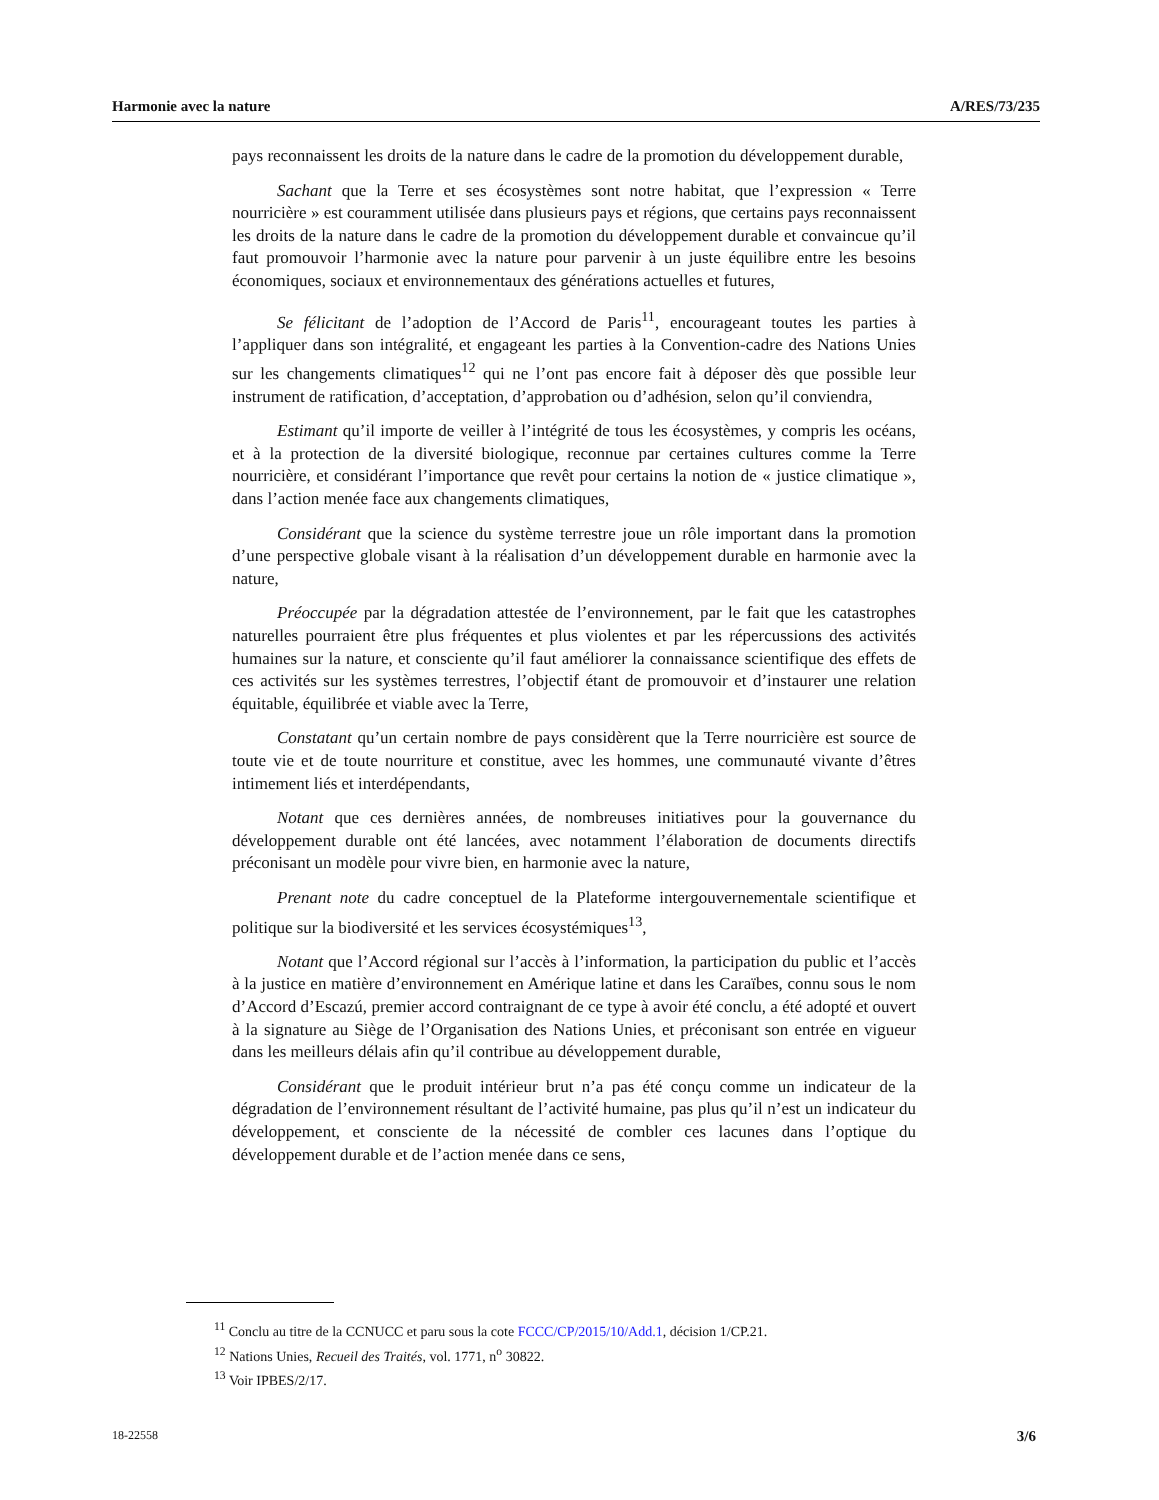Harmonie avec la nature A/RES/73/235
pays reconnaissent les droits de la nature dans le cadre de la promotion du développement durable,
Sachant que la Terre et ses écosystèmes sont notre habitat, que l’expression « Terre nourricière » est couramment utilisée dans plusieurs pays et régions, que certains pays reconnaissent les droits de la nature dans le cadre de la promotion du développement durable et convaincue qu’il faut promouvoir l’harmonie avec la nature pour parvenir à un juste équilibre entre les besoins économiques, sociaux et environnementaux des générations actuelles et futures,
Se félicitant de l’adoption de l’Accord de Paris<sup>11</sup>, encourageant toutes les parties à l’appliquer dans son intégralité, et engageant les parties à la Convention-cadre des Nations Unies sur les changements climatiques<sup>12</sup> qui ne l’ont pas encore fait à déposer dès que possible leur instrument de ratification, d’acceptation, d’approbation ou d’adhésion, selon qu’il conviendra,
Estimant qu’il importe de veiller à l’intégrité de tous les écosystèmes, y compris les océans, et à la protection de la diversité biologique, reconnue par certaines cultures comme la Terre nourricière, et considérant l’importance que revêt pour certains la notion de « justice climatique », dans l’action menée face aux changements climatiques,
Considérant que la science du système terrestre joue un rôle important dans la promotion d’une perspective globale visant à la réalisation d’un développement durable en harmonie avec la nature,
Préoccupée par la dégradation attestée de l’environnement, par le fait que les catastrophes naturelles pourraient être plus fréquentes et plus violentes et par les répercussions des activités humaines sur la nature, et consciente qu’il faut améliorer la connaissance scientifique des effets de ces activités sur les systèmes terrestres, l’objectif étant de promouvoir et d’instaurer une relation équitable, équilibrée et viable avec la Terre,
Constatant qu’un certain nombre de pays considèrent que la Terre nourricière est source de toute vie et de toute nourriture et constitue, avec les hommes, une communauté vivante d’êtres intimement liés et interdépendants,
Notant que ces dernières années, de nombreuses initiatives pour la gouvernance du développement durable ont été lancées, avec notamment l’élaboration de documents directifs préconisant un modèle pour vivre bien, en harmonie avec la nature,
Prenant note du cadre conceptuel de la Plateforme intergouvernementale scientifique et politique sur la biodiversité et les services écosystémiques<sup>13</sup>,
Notant que l’Accord régional sur l’accès à l’information, la participation du public et l’accès à la justice en matière d’environnement en Amérique latine et dans les Caraïbes, connu sous le nom d’Accord d’Escazú, premier accord contraignant de ce type à avoir été conclu, a été adopté et ouvert à la signature au Siège de l’Organisation des Nations Unies, et préconisant son entrée en vigueur dans les meilleurs délais afin qu’il contribue au développement durable,
Considérant que le produit intérieur brut n’a pas été conçu comme un indicateur de la dégradation de l’environnement résultant de l’activité humaine, pas plus qu’il n’est un indicateur du développement, et consciente de la nécessité de combler ces lacunes dans l’optique du développement durable et de l’action menée dans ce sens,
<sup>11</sup> Conclu au titre de la CCNUCC et paru sous la cote FCCC/CP/2015/10/Add.1, décision 1/CP.21.
<sup>12</sup> Nations Unies, Recueil des Traités, vol. 1771, n<sup>o</sup> 30822.
<sup>13</sup> Voir IPBES/2/17.
18-22558 3/6